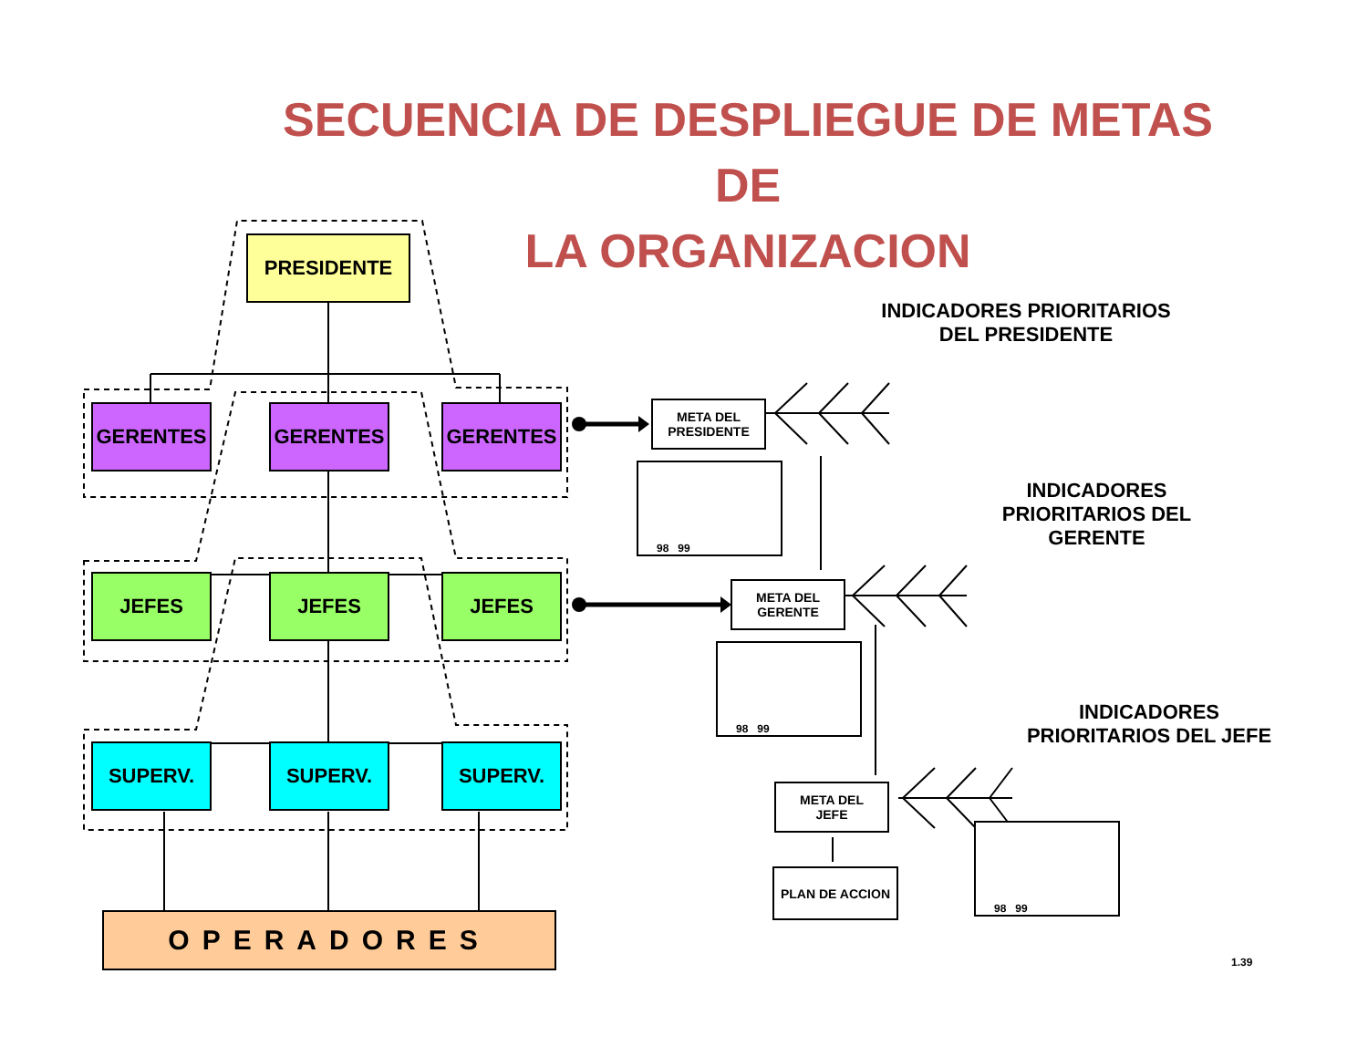SECUENCIA DE DESPLIEGUE DE METAS DE
LA ORGANIZACION
PRESIDENTE
GERENTES GERENTES GERENTES
JEFES JEFES JEFES
SUPERV. SUPERV. SUPERV.
OPERADORES
META DEL
PRESIDENTE
META DEL
GERENTE
META DEL
JEFE
PLAN DE ACCION
98 99
98 99
98 99
INDICADORES PRIORITARIOS
DEL PRESIDENTE
INDICADORES
PRIORITARIOS DEL
GERENTE
INDICADORES
PRIORITARIOS DEL JEFE
1.39